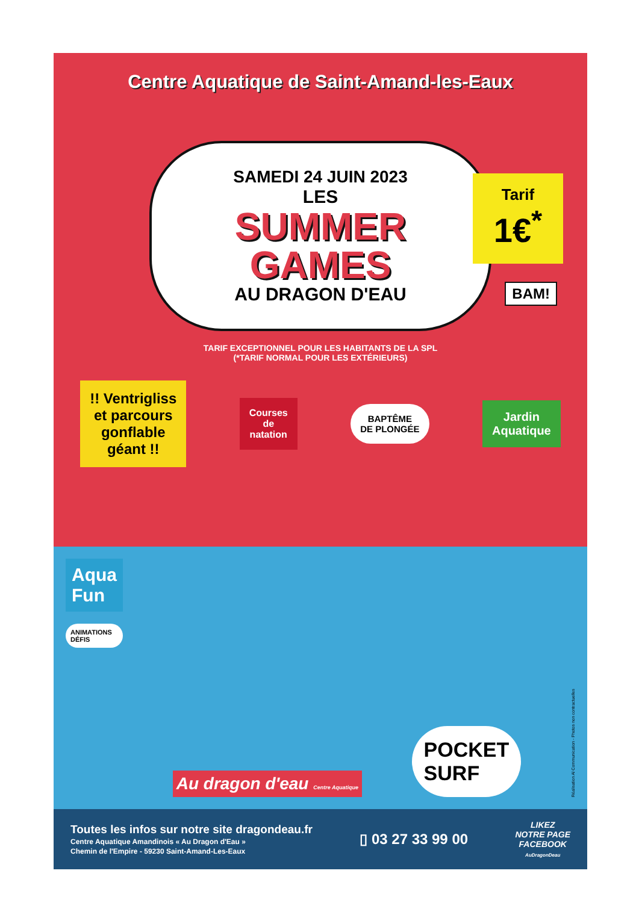Centre Aquatique de Saint-Amand-les-Eaux
SAMEDI 24 JUIN 2023
LES
SUMMER GAMES
AU DRAGON D'EAU
Tarif
1€<sup>*</sup>
BAM!
TARIF EXCEPTIONNEL POUR LES HABITANTS DE LA SPL
(*TARIF NORMAL POUR LES EXTÉRIEURS)
!! Ventrigliss
et parcours
gonflable
géant !!
Courses
de
natation
BAPTÊME
DE PLONGÉE
Jardin
Aquatique
Aqua
Fun
ANIMATIONS
DÉFIS
Au dragon d'eau Centre Aquatique
POCKET
SURF
Réalisation Al Communication - Photos non contractuelles
Toutes les infos sur notre site dragondeau.fr
Centre Aquatique Amandinois « Au Dragon d'Eau »
Chemin de l'Empire - 59230 Saint-Amand-Les-Eaux
▯ 03 27 33 99 00
LIKEZ
NOTRE PAGE
FACEBOOK
AuDragonDeau